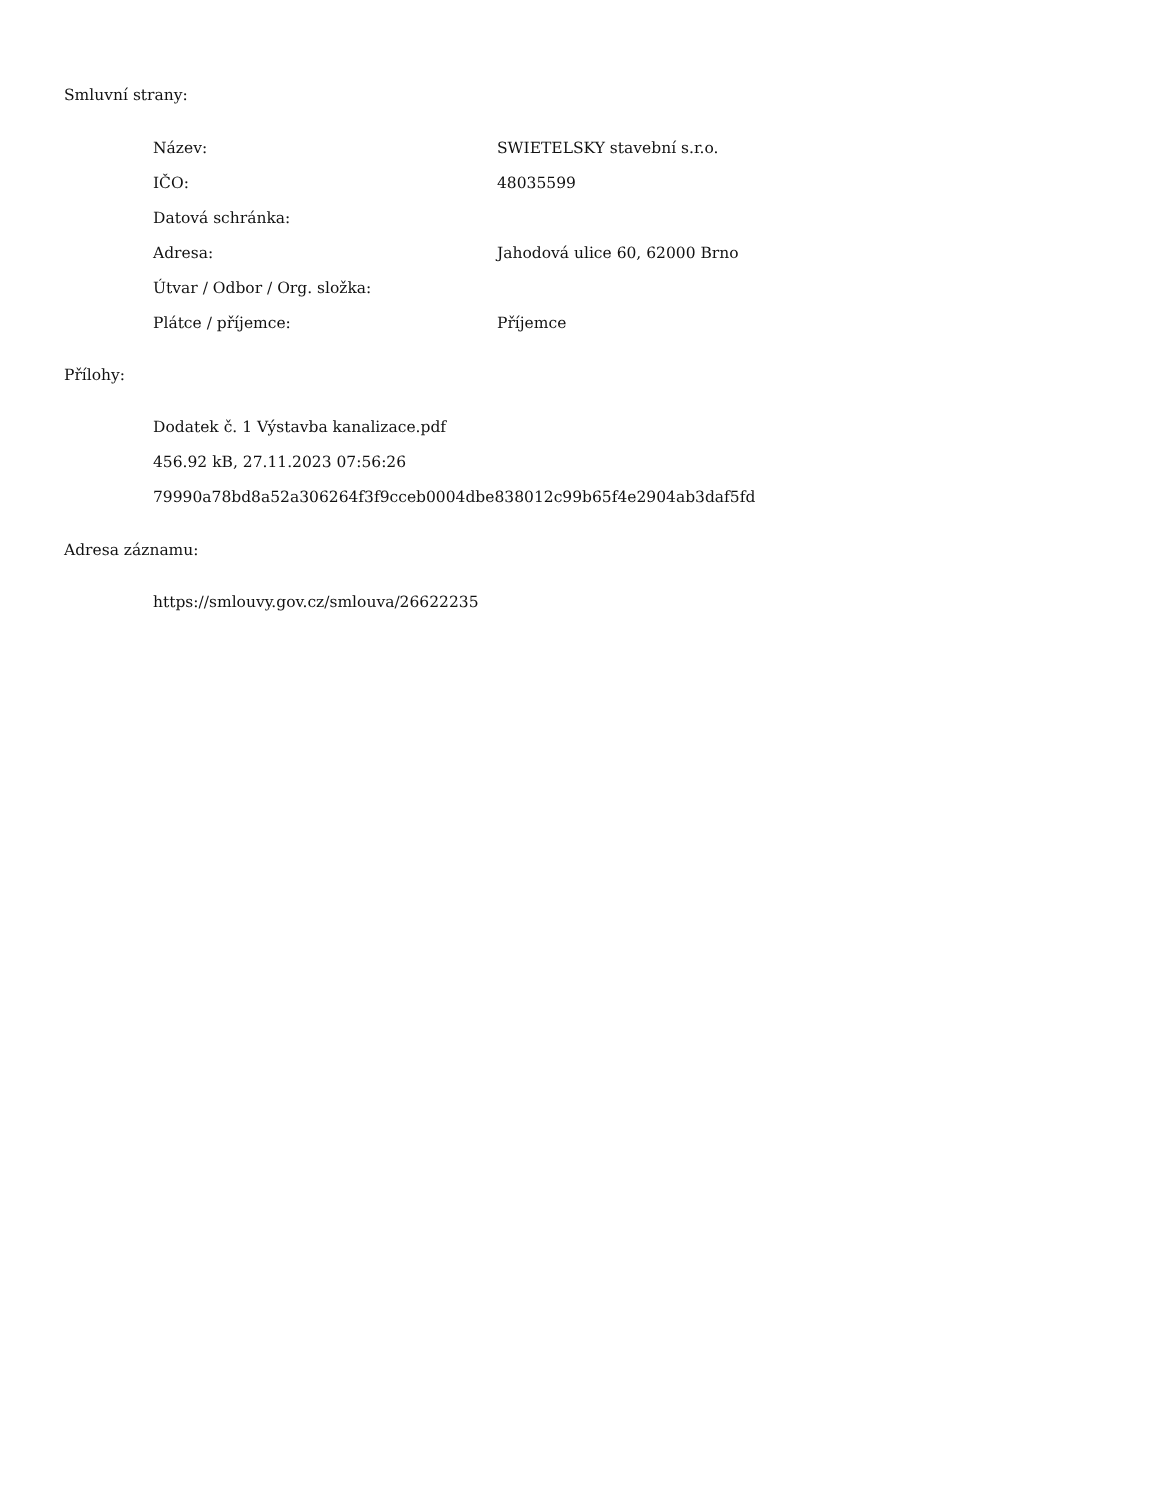Smluvní strany:
| Název: | SWIETELSKY stavební s.r.o. |
| IČO: | 48035599 |
| Datová schránka: | |
| Adresa: | Jahodová ulice 60, 62000 Brno |
| Útvar / Odbor / Org. složka: | |
| Plátce / příjemce: | Příjemce |
Přílohy:
Dodatek č. 1 Výstavba kanalizace.pdf
456.92 kB, 27.11.2023 07:56:26
79990a78bd8a52a306264f3f9cceb0004dbe838012c99b65f4e2904ab3daf5fd
Adresa záznamu:
https://smlouvy.gov.cz/smlouva/26622235